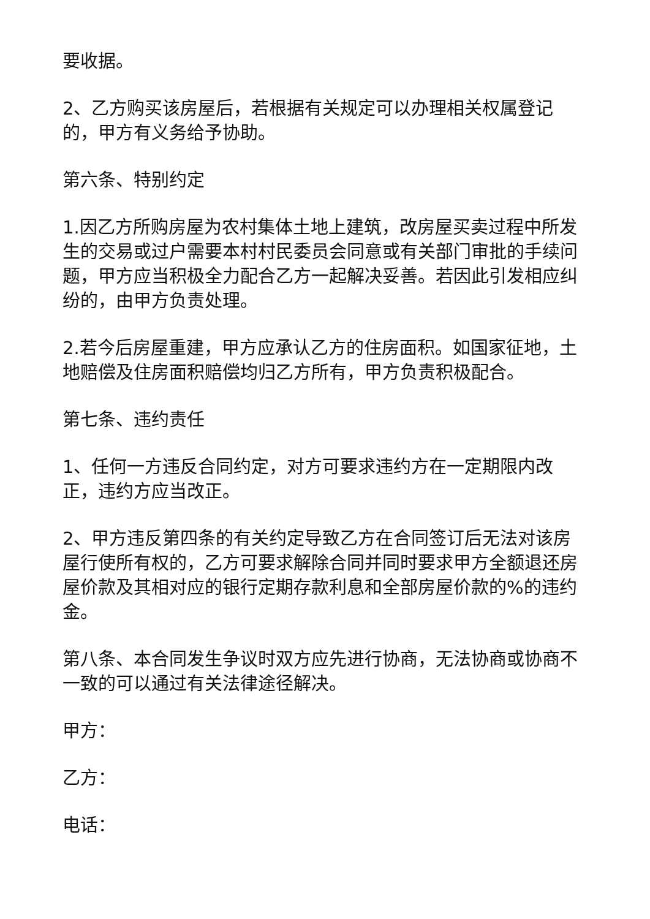要收据。
2、乙方购买该房屋后，若根据有关规定可以办理相关权属登记的，甲方有义务给予协助。
第六条、特别约定
1.因乙方所购房屋为农村集体土地上建筑，改房屋买卖过程中所发生的交易或过户需要本村村民委员会同意或有关部门审批的手续问题，甲方应当积极全力配合乙方一起解决妥善。若因此引发相应纠纷的，由甲方负责处理。
2.若今后房屋重建，甲方应承认乙方的住房面积。如国家征地，土地赔偿及住房面积赔偿均归乙方所有，甲方负责积极配合。
第七条、违约责任
1、任何一方违反合同约定，对方可要求违约方在一定期限内改正，违约方应当改正。
2、甲方违反第四条的有关约定导致乙方在合同签订后无法对该房屋行使所有权的，乙方可要求解除合同并同时要求甲方全额退还房屋价款及其相对应的银行定期存款利息和全部房屋价款的%的违约金。
第八条、本合同发生争议时双方应先进行协商，无法协商或协商不一致的可以通过有关法律途径解决。
甲方：
乙方：
电话：